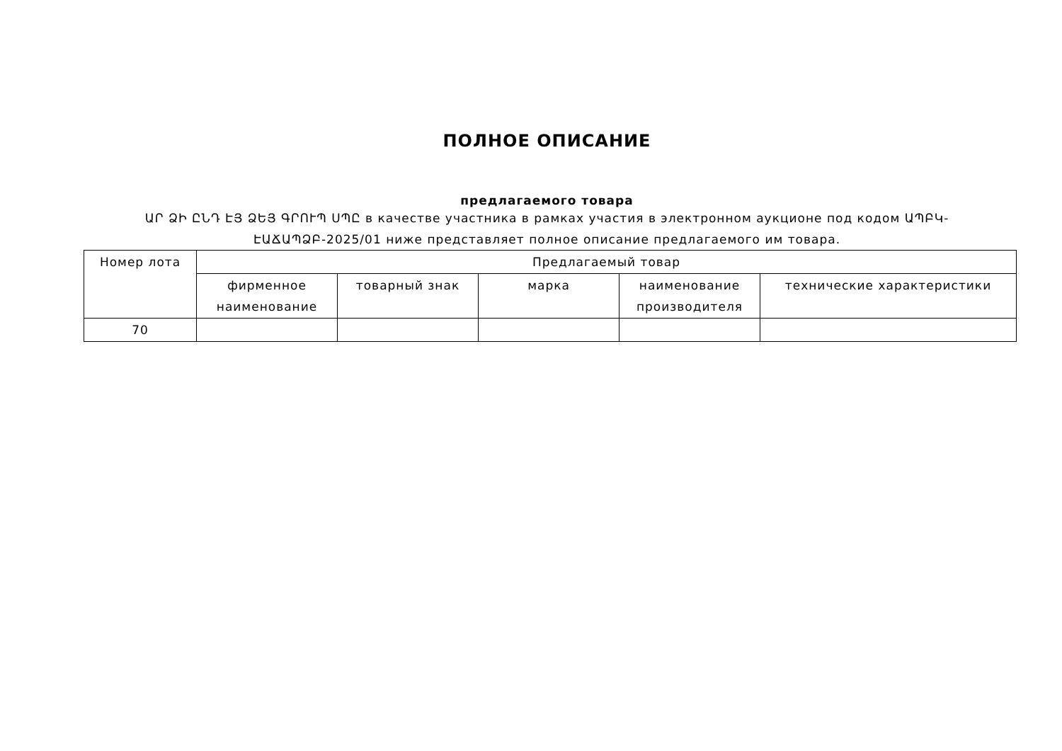ПОЛНОЕ ОПИСАНИЕ
предлагаемого товара
ԱՐ ՁԻ ԸՆԴ ԷՅ ՁԵՅ ԳՐՈՒՊ ՍՊԸ в качестве участника в рамках участия в электронном аукционе под кодом ԱՊԲԿ-ԷԱՃԱՊՁԲ-2025/01 ниже представляет полное описание предлагаемого им товара.
| Номер лота | Предлагаемый товар | | | | |
| --- | --- | --- | --- | --- | --- |
| | фирменное наименование | товарный знак | марка | наименование производителя | технические характеристики |
| 70 | | | | | |